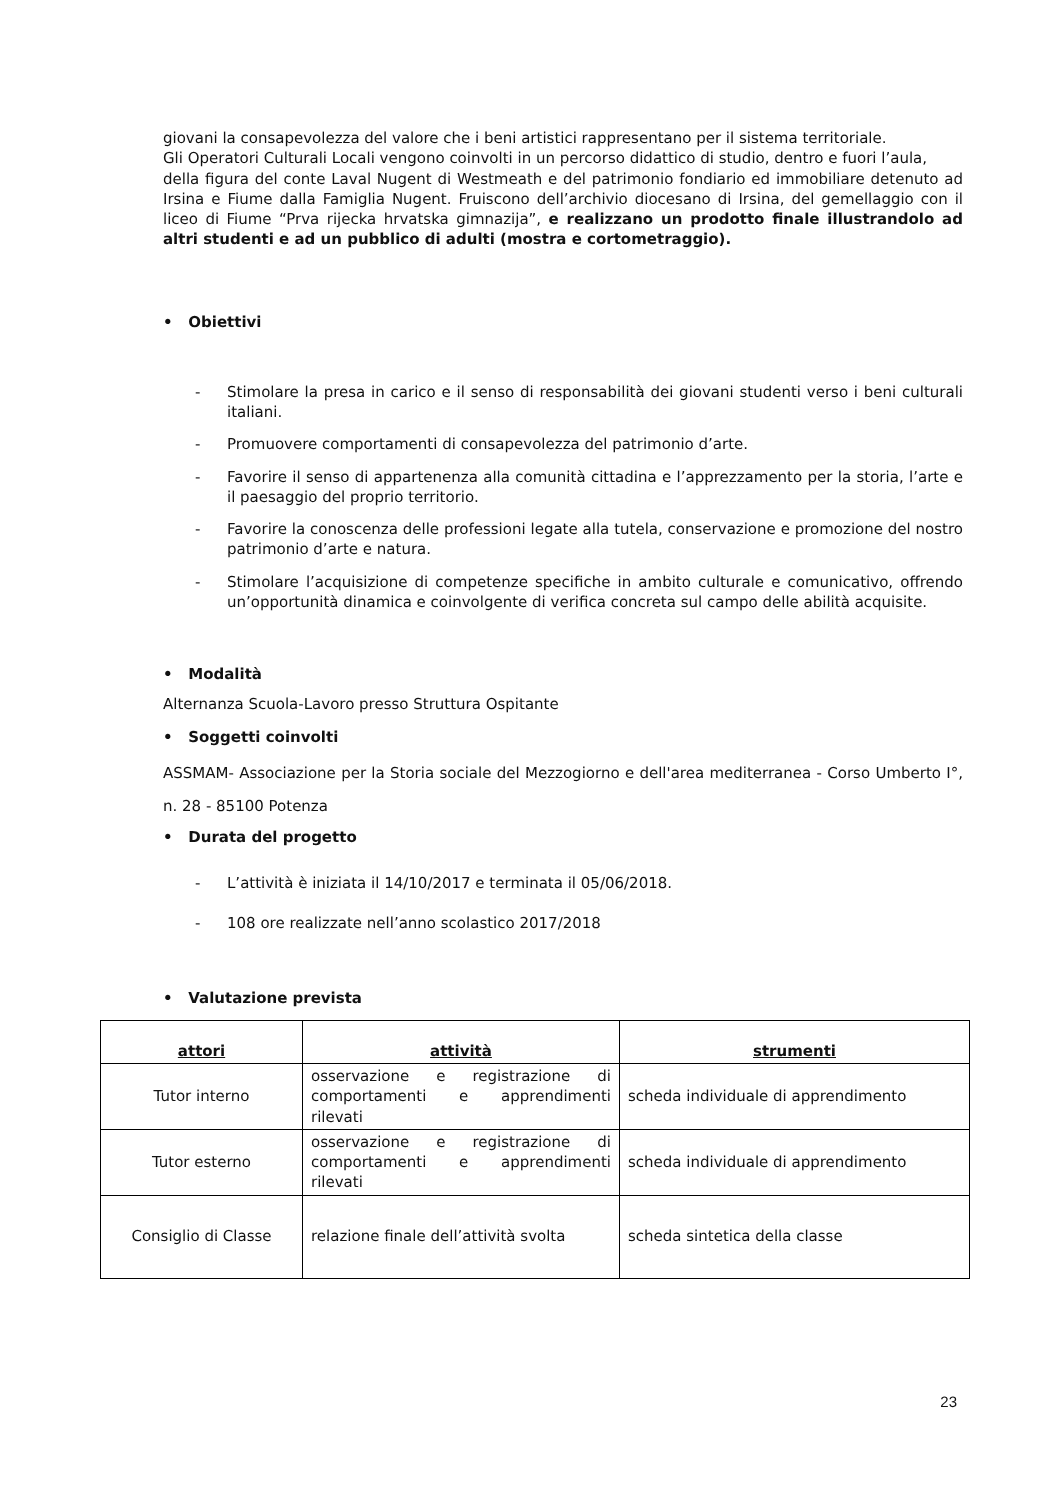giovani la consapevolezza del valore che i beni artistici rappresentano per il sistema territoriale.
Gli Operatori Culturali Locali vengono coinvolti in un percorso didattico di studio, dentro e fuori l’aula,
della figura del conte Laval Nugent di Westmeath e del patrimonio fondiario ed immobiliare detenuto ad Irsina e Fiume dalla Famiglia Nugent. Fruiscono dell’archivio diocesano di Irsina, del gemellaggio con il liceo di Fiume “Prva rijecka hrvatska gimnazija”, e realizzano un prodotto finale illustrandolo ad altri studenti e ad un pubblico di adulti (mostra e cortometraggio).
• Obiettivi
- Stimolare la presa in carico e il senso di responsabilità dei giovani studenti verso i beni culturali italiani.
- Promuovere comportamenti di consapevolezza del patrimonio d’arte.
- Favorire il senso di appartenenza alla comunità cittadina e l’apprezzamento per la storia, l’arte e il paesaggio del proprio territorio.
- Favorire la conoscenza delle professioni legate alla tutela, conservazione e promozione del nostro patrimonio d’arte e natura.
- Stimolare l’acquisizione di competenze specifiche in ambito culturale e comunicativo, offrendo un’opportunità dinamica e coinvolgente di verifica concreta sul campo delle abilità acquisite.
• Modalità
Alternanza Scuola-Lavoro presso Struttura Ospitante
• Soggetti coinvolti
ASSMAM- Associazione per la Storia sociale del Mezzogiorno e dell'area mediterranea - Corso Umberto I°, n. 28 - 85100 Potenza
• Durata del progetto
- L’attività è iniziata il 14/10/2017 e terminata il 05/06/2018.
- 108 ore realizzate nell’anno scolastico 2017/2018
• Valutazione prevista
| attori | attività | strumenti |
| --- | --- | --- |
| Tutor interno | osservazione e registrazione di comportamenti e apprendimenti rilevati | scheda individuale di apprendimento |
| Tutor esterno | osservazione e registrazione di comportamenti e apprendimenti rilevati | scheda individuale di apprendimento |
| Consiglio di Classe | relazione finale dell’attività svolta | scheda sintetica della classe |
23